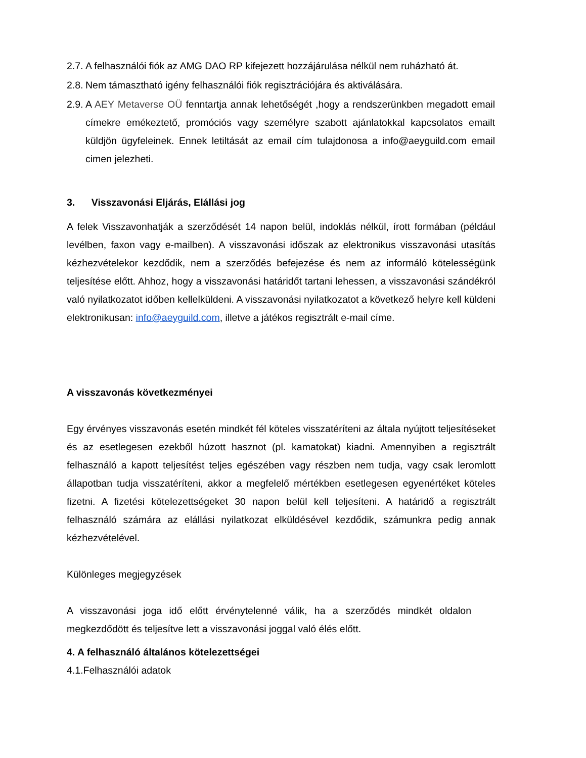2.7. A felhasználói fiók az AMG DAO RP kifejezett hozzájárulása nélkül nem ruházható át.
2.8. Nem támasztható igény felhasználói fiók regisztrációjára és aktiválására.
2.9. A AEY Metaverse OÜ fenntartja annak lehetőségét ,hogy a rendszerünkben megadott email címekre emékeztető, promóciós vagy személyre szabott ajánlatokkal kapcsolatos emailt küldjön ügyfeleinek. Ennek letiltását az email cím tulajdonosa a info@aeyguild.com email cimen jelezheti.
3. Visszavonási Eljárás, Elállási jog
A felek Visszavonhatják a szerződését 14 napon belül, indoklás nélkül, írott formában (például levélben, faxon vagy e-mailben). A visszavonási időszak az elektronikus visszavonási utasítás kézhezvételekor kezdődik, nem a szerződés befejezése és nem az informáló kötelességünk teljesítése előtt. Ahhoz, hogy a visszavonási határidőt tartani lehessen, a visszavonási szándékról való nyilatkozatot időben kellelküldeni. A visszavonási nyilatkozatot a következő helyre kell küldeni elektronikusan: info@aeyguild.com, illetve a játékos regisztrált e-mail címe.
A visszavonás következményei
Egy érvényes visszavonás esetén mindkét fél köteles visszatéríteni az általa nyújtott teljesítéseket és az esetlegesen ezekből húzott hasznot (pl. kamatokat) kiadni. Amennyiben a regisztrált felhasználó a kapott teljesítést teljes egészében vagy részben nem tudja, vagy csak leromlott állapotban tudja visszatéríteni, akkor a megfelelő mértékben esetlegesen egyenértéket köteles fizetni. A fizetési kötelezettségeket 30 napon belül kell teljesíteni. A határidő a regisztrált felhasználó számára az elállási nyilatkozat elküldésével kezdődik, számunkra pedig annak kézhezvételével.
Különleges megjegyzések
A visszavonási joga idő előtt érvénytelenné válik, ha a szerződés mindkét oldalon megkezdődött és teljesítve lett a visszavonási joggal való élés előtt.
4. A felhasználó általános kötelezettségei
4.1.Felhasználói adatok